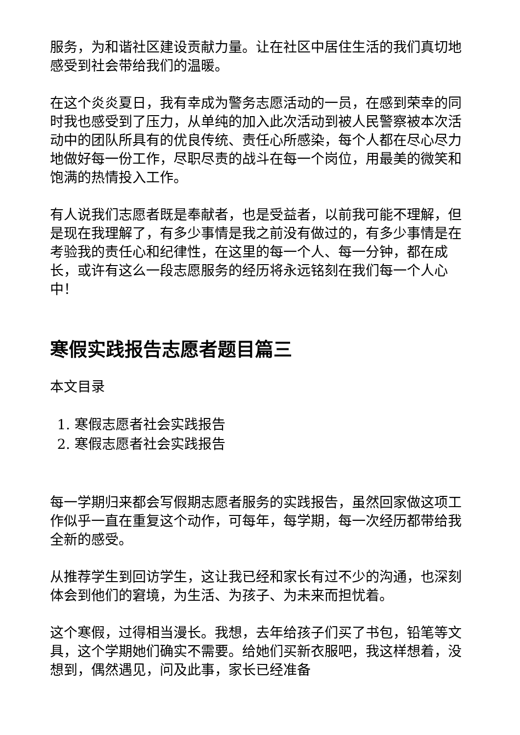服务，为和谐社区建设贡献力量。让在社区中居住生活的我们真切地感受到社会带给我们的温暖。
在这个炎炎夏日，我有幸成为警务志愿活动的一员，在感到荣幸的同时我也感受到了压力，从单纯的加入此次活动到被人民警察被本次活动中的团队所具有的优良传统、责任心所感染，每个人都在尽心尽力地做好每一份工作，尽职尽责的战斗在每一个岗位，用最美的微笑和饱满的热情投入工作。
有人说我们志愿者既是奉献者，也是受益者，以前我可能不理解，但是现在我理解了，有多少事情是我之前没有做过的，有多少事情是在考验我的责任心和纪律性，在这里的每一个人、每一分钟，都在成长，或许有这么一段志愿服务的经历将永远铭刻在我们每一个人心中！
寒假实践报告志愿者题目篇三
本文目录
1. 寒假志愿者社会实践报告
2. 寒假志愿者社会实践报告
每一学期归来都会写假期志愿者服务的实践报告，虽然回家做这项工作似乎一直在重复这个动作，可每年，每学期，每一次经历都带给我全新的感受。
从推荐学生到回访学生，这让我已经和家长有过不少的沟通，也深刻体会到他们的窘境，为生活、为孩子、为未来而担忧着。
这个寒假，过得相当漫长。我想，去年给孩子们买了书包，铅笔等文具，这个学期她们确实不需要。给她们买新衣服吧，我这样想着，没想到，偶然遇见，问及此事，家长已经准备